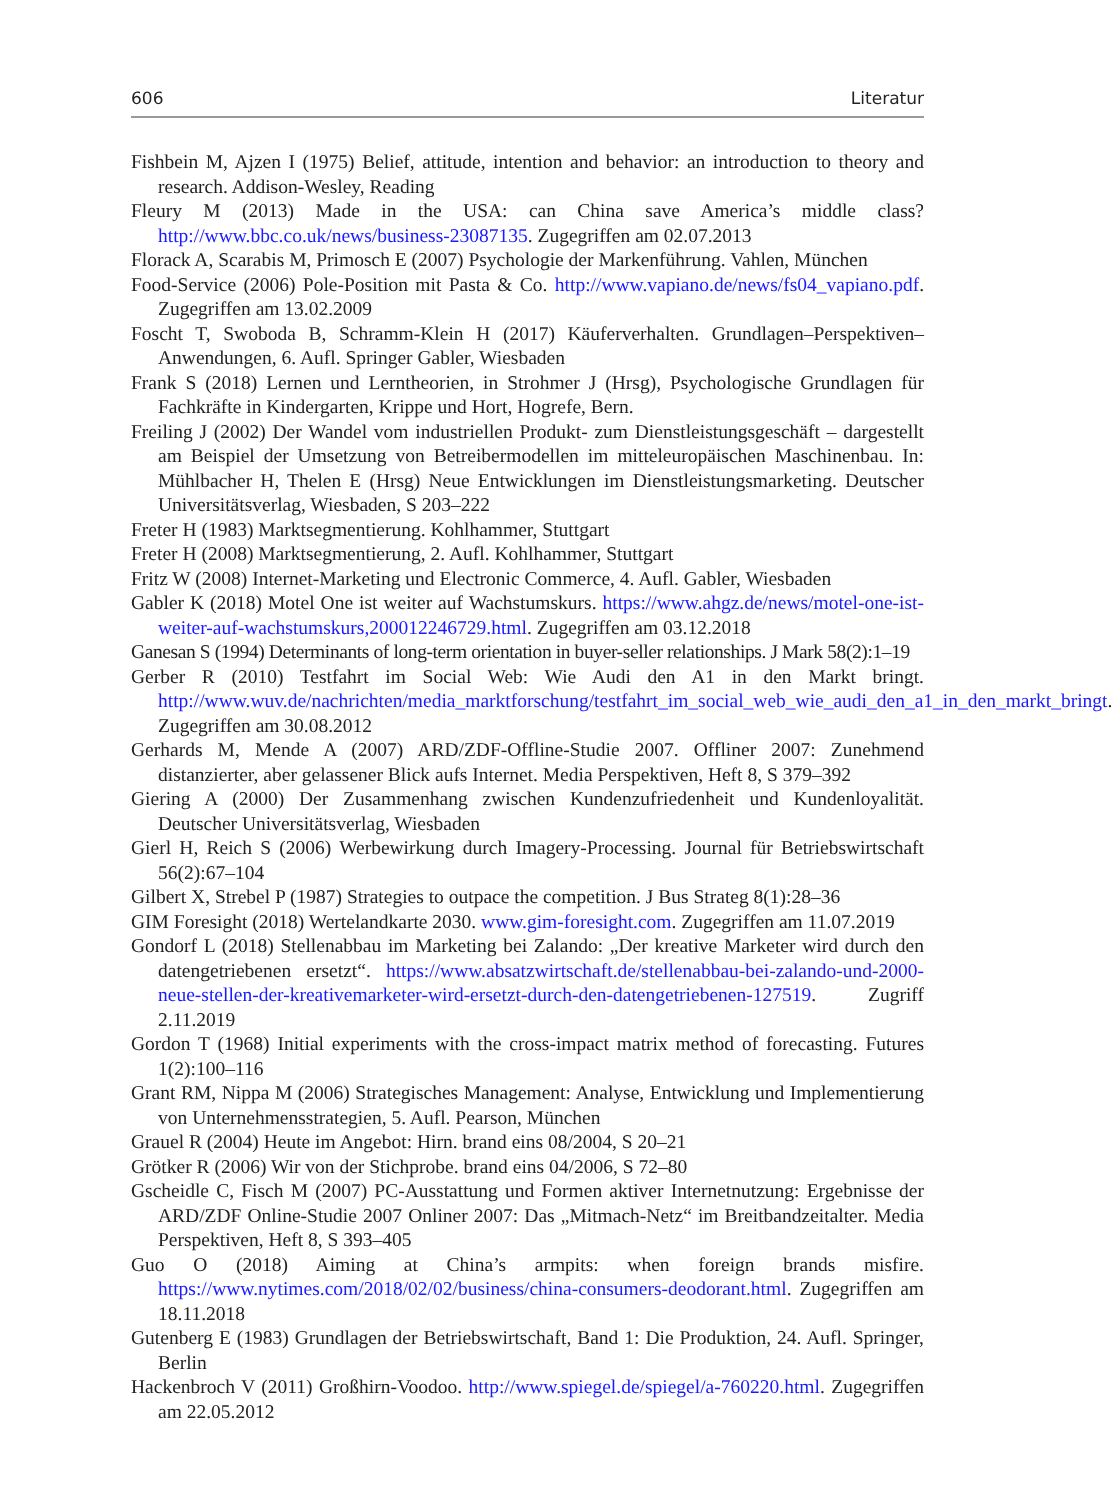606 Literatur
Fishbein M, Ajzen I (1975) Belief, attitude, intention and behavior: an introduction to theory and research. Addison-Wesley, Reading
Fleury M (2013) Made in the USA: can China save America’s middle class? http://www.bbc.co.uk/news/business-23087135. Zugegriffen am 02.07.2013
Florack A, Scarabis M, Primosch E (2007) Psychologie der Markenführung. Vahlen, München
Food-Service (2006) Pole-Position mit Pasta & Co. http://www.vapiano.de/news/fs04_vapiano.pdf. Zugegriffen am 13.02.2009
Foscht T, Swoboda B, Schramm-Klein H (2017) Käuferverhalten. Grundlagen–Perspektiven–Anwendungen, 6. Aufl. Springer Gabler, Wiesbaden
Frank S (2018) Lernen und Lerntheorien, in Strohmer J (Hrsg), Psychologische Grundlagen für Fachkräfte in Kindergarten, Krippe und Hort, Hogrefe, Bern.
Freiling J (2002) Der Wandel vom industriellen Produkt- zum Dienstleistungsgeschäft – dargestellt am Beispiel der Umsetzung von Betreibermodellen im mitteleuropäischen Maschinenbau. In: Mühlbacher H, Thelen E (Hrsg) Neue Entwicklungen im Dienstleistungsmarketing. Deutscher Universitätsverlag, Wiesbaden, S 203–222
Freter H (1983) Marktsegmentierung. Kohlhammer, Stuttgart
Freter H (2008) Marktsegmentierung, 2. Aufl. Kohlhammer, Stuttgart
Fritz W (2008) Internet-Marketing und Electronic Commerce, 4. Aufl. Gabler, Wiesbaden
Gabler K (2018) Motel One ist weiter auf Wachstumskurs. https://www.ahgz.de/news/motel-one-ist-weiter-auf-wachstumskurs,200012246729.html. Zugegriffen am 03.12.2018
Ganesan S (1994) Determinants of long-term orientation in buyer-seller relationships. J Mark 58(2):1–19
Gerber R (2010) Testfahrt im Social Web: Wie Audi den A1 in den Markt bringt. http://www.wuv.de/nachrichten/media_marktforschung/testfahrt_im_social_web_wie_audi_den_a1_in_den_markt_bringt. Zugegriffen am 30.08.2012
Gerhards M, Mende A (2007) ARD/ZDF-Offline-Studie 2007. Offliner 2007: Zunehmend distanzierter, aber gelassener Blick aufs Internet. Media Perspektiven, Heft 8, S 379–392
Giering A (2000) Der Zusammenhang zwischen Kundenzufriedenheit und Kundenloyalität. Deutscher Universitätsverlag, Wiesbaden
Gierl H, Reich S (2006) Werbewirkung durch Imagery-Processing. Journal für Betriebswirtschaft 56(2):67–104
Gilbert X, Strebel P (1987) Strategies to outpace the competition. J Bus Strateg 8(1):28–36
GIM Foresight (2018) Wertelandkarte 2030. www.gim-foresight.com. Zugegriffen am 11.07.2019
Gondorf L (2018) Stellenabbau im Marketing bei Zalando: „Der kreative Marketer wird durch den datengetriebenen ersetzt“. https://www.absatzwirtschaft.de/stellenabbau-bei-zalando-und-2000-neue-stellen-der-kreativemarketer-wird-ersetzt-durch-den-datengetriebenen-127519. Zugriff 2.11.2019
Gordon T (1968) Initial experiments with the cross-impact matrix method of forecasting. Futures 1(2):100–116
Grant RM, Nippa M (2006) Strategisches Management: Analyse, Entwicklung und Implementierung von Unternehmensstrategien, 5. Aufl. Pearson, München
Grauel R (2004) Heute im Angebot: Hirn. brand eins 08/2004, S 20–21
Grötker R (2006) Wir von der Stichprobe. brand eins 04/2006, S 72–80
Gscheidle C, Fisch M (2007) PC-Ausstattung und Formen aktiver Internetnutzung: Ergebnisse der ARD/ZDF Online-Studie 2007 Onliner 2007: Das „Mitmach-Netz“ im Breitbandzeitalter. Media Perspektiven, Heft 8, S 393–405
Guo O (2018) Aiming at China’s armpits: when foreign brands misfire. https://www.nytimes.com/2018/02/02/business/china-consumers-deodorant.html. Zugegriffen am 18.11.2018
Gutenberg E (1983) Grundlagen der Betriebswirtschaft, Band 1: Die Produktion, 24. Aufl. Springer, Berlin
Hackenbroch V (2011) Großhirn-Voodoo. http://www.spiegel.de/spiegel/a-760220.html. Zugegriffen am 22.05.2012